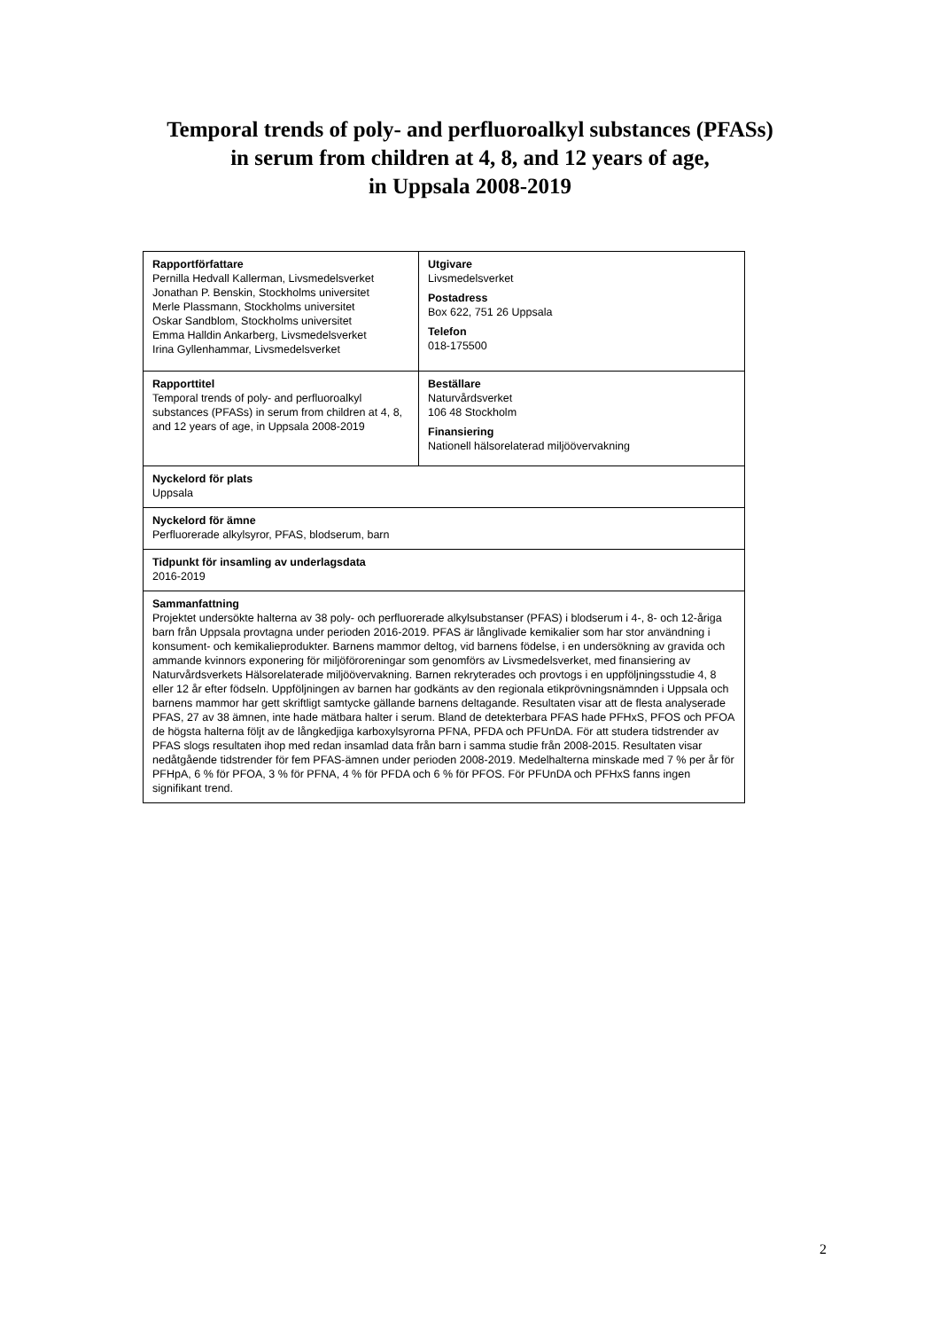Temporal trends of poly- and perfluoroalkyl substances (PFASs)
in serum from children at 4, 8, and 12 years of age,
in Uppsala 2008-2019
| Rapportförfattare Pernilla Hedvall Kallerman, Livsmedelsverket Jonathan P. Benskin, Stockholms universitet Merle Plassmann, Stockholms universitet Oskar Sandblom, Stockholms universitet Emma Halldin Ankarberg, Livsmedelsverket Irina Gyllenhammar, Livsmedelsverket | Utgivare Livsmedelsverket Postadress Box 622, 751 26 Uppsala Telefon 018-175500 |
| Rapporttitel Temporal trends of poly- and perfluoroalkyl substances (PFASs) in serum from children at 4, 8, and 12 years of age, in Uppsala 2008-2019 | Beställare Naturvårdsverket 106 48 Stockholm Finansiering Nationell hälsorelaterad miljöövervakning |
| Nyckelord för plats Uppsala | |
| Nyckelord för ämne Perfluorerade alkylsyror, PFAS, blodserum, barn | |
| Tidpunkt för insamling av underlagsdata 2016-2019 | |
| Sammanfattning Projektet undersökte halterna av 38 poly- och perfluorerade alkylsubstanser (PFAS) i blodserum i 4-, 8- och 12-åriga barn från Uppsala provtagna under perioden 2016-2019. PFAS är långlivade kemikalier som har stor användning i konsument- och kemikalieprodukter. Barnens mammor deltog, vid barnens födelse, i en undersökning av gravida och ammande kvinnors exponering för miljöföroreningar som genomförs av Livsmedelsverket, med finansiering av Naturvårdsverkets Hälsorelaterade miljöövervakning. Barnen rekryterades och provtogs i en uppföljningsstudie 4, 8 eller 12 år efter födseln. Uppföljningen av barnen har godkänts av den regionala etikprövningsnämnden i Uppsala och barnens mammor har gett skriftligt samtycke gällande barnens deltagande. Resultaten visar att de flesta analyserade PFAS, 27 av 38 ämnen, inte hade mätbara halter i serum. Bland de detekterbara PFAS hade PFHxS, PFOS och PFOA de högsta halterna följt av de långkedjiga karboxylsyrorna PFNA, PFDA och PFUnDA. För att studera tidstrender av PFAS slogs resultaten ihop med redan insamlad data från barn i samma studie från 2008-2015. Resultaten visar nedåtgående tidstrender för fem PFAS-ämnen under perioden 2008-2019. Medelhalterna minskade med 7 % per år för PFHpA, 6 % för PFOA, 3 % för PFNA, 4 % för PFDA och 6 % för PFOS. För PFUnDA och PFHxS fanns ingen signifikant trend. | |
2